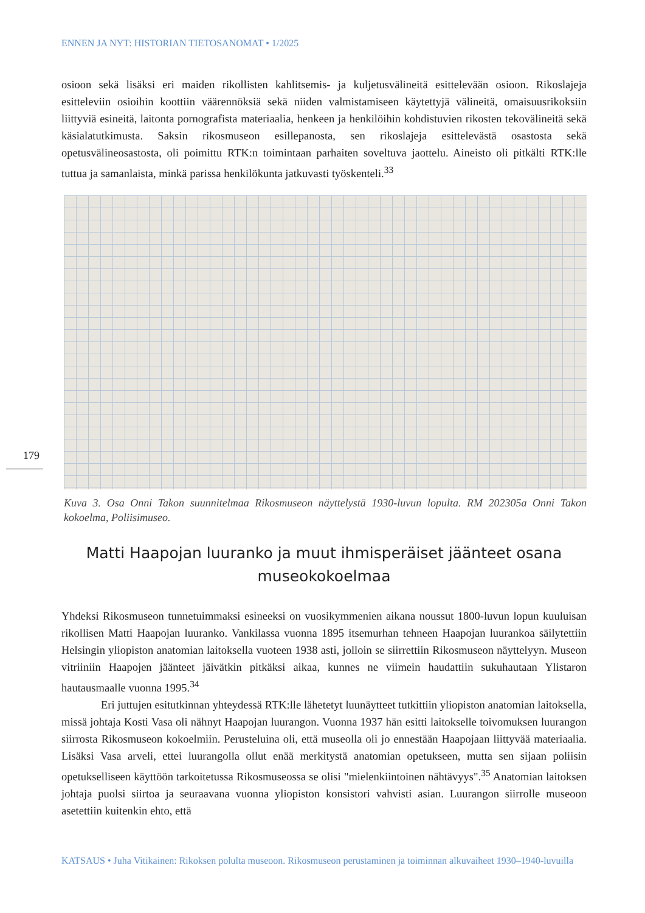ENNEN JA NYT: HISTORIAN TIETOSANOMAT • 1/2025
osioon sekä lisäksi eri maiden rikollisten kahlitsemis- ja kuljetusvälineitä esittelevään osioon. Rikoslajeja esitteleviin osioihin koottiin väärennöksiä sekä niiden valmistamiseen käytettyjä välineitä, omaisuusrikoksiin liittyviä esineitä, laitonta pornografista materiaalia, henkeen ja henkilöihin kohdistuvien rikosten tekovälineitä sekä käsialatutkimusta. Saksin rikosmuseon esillepanosta, sen rikoslajeja esittelevästä osastosta sekä opetusvälineosastosta, oli poimittu RTK:n toimintaan parhaiten soveltuva jaottelu. Aineisto oli pitkälti RTK:lle tuttua ja samanlaista, minkä parissa henkilökunta jatkuvasti työskenteli.<sup>33</sup>
Kuva 3. Osa Onni Takon suunnitelmaa Rikosmuseon näyttelystä 1930-luvun lopulta. RM 202305a Onni Takon kokoelma, Poliisimuseo.
Matti Haapojan luuranko ja muut ihmisperäiset jäänteet osana museokokoelmaa
Yhdeksi Rikosmuseon tunnetuimmaksi esineeksi on vuosikymmenien aikana noussut 1800-luvun lopun kuuluisan rikollisen Matti Haapojan luuranko. Vankilassa vuonna 1895 itsemurhan tehneen Haapojan luurankoa säilytettiin Helsingin yliopiston anatomian laitoksella vuoteen 1938 asti, jolloin se siirrettiin Rikosmuseon näyttelyyn. Museon vitriiniin Haapojen jäänteet jäivätkin pitkäksi aikaa, kunnes ne viimein haudattiin sukuhautaan Ylistaron hautausmaalle vuonna 1995.<sup>34</sup>
Eri juttujen esitutkinnan yhteydessä RTK:lle lähetetyt luunäytteet tutkittiin yliopiston anatomian laitoksella, missä johtaja Kosti Vasa oli nähnyt Haapojan luurangon. Vuonna 1937 hän esitti laitokselle toivomuksen luurangon siirrosta Rikosmuseon kokoelmiin. Perusteluina oli, että museolla oli jo ennestään Haapojaan liittyvää materiaalia. Lisäksi Vasa arveli, ettei luurangolla ollut enää merkitystä anatomian opetukseen, mutta sen sijaan poliisin opetukselliseen käyttöön tarkoitetussa Rikosmuseossa se olisi "mielenkiintoinen nähtävyys".<sup>35</sup> Anatomian laitoksen johtaja puolsi siirtoa ja seuraavana vuonna yliopiston konsistori vahvisti asian. Luurangon siirrolle museoon asetettiin kuitenkin ehto, että
179
KATSAUS • Juha Vitikainen: Rikoksen polulta museoon. Rikosmuseon perustaminen ja toiminnan alkuvaiheet 1930–1940-luvuilla